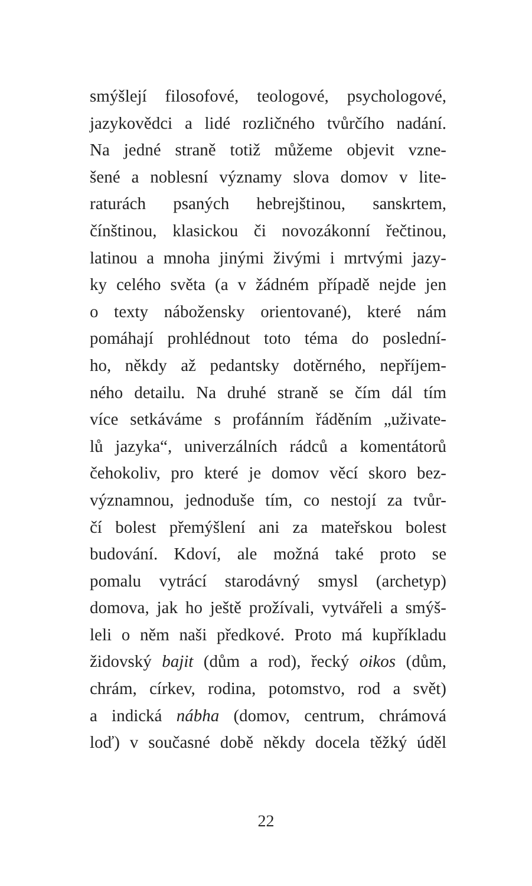smýšlejí filosofové, teologové, psychologové,
jazykovědci a lidé rozličného tvůrčího nadání.
Na jedné straně totiž můžeme objevit vzne-
šené a noblesní významy slova domov v lite-
raturách psaných hebrejštinou, sanskrtem,
čínštinou, klasickou či novozákonní řečtinou,
latinou a mnoha jinými živými i mrtvými jazy-
ky celého světa (a v žádném případě nejde jen
o texty nábožensky orientované), které nám
pomáhají prohlédnout toto téma do poslední-
ho, někdy až pedantsky dotěrného, nepříjem-
ného detailu. Na druhé straně se čím dál tím
více setkáváme s profánním řáděním „uživate-
lů jazyka“, univerzálních rádců a komentátorů
čehokoliv, pro které je domov věcí skoro bez-
významnou, jednoduše tím, co nestojí za tvůr-
čí bolest přemýšlení ani za mateřskou bolest
budování. Kdoví, ale možná také proto se
pomalu vytrácí starodávný smysl (archetyp)
domova, jak ho ještě prožívali, vytvářeli a smýš-
leli o něm naši předkové. Proto má kupříkladu
židovský bajit (dům a rod), řecký oikos (dům,
chrám, církev, rodina, potomstvo, rod a svět)
a indická nábha (domov, centrum, chrámová
loď) v současné době někdy docela těžký úděl
22